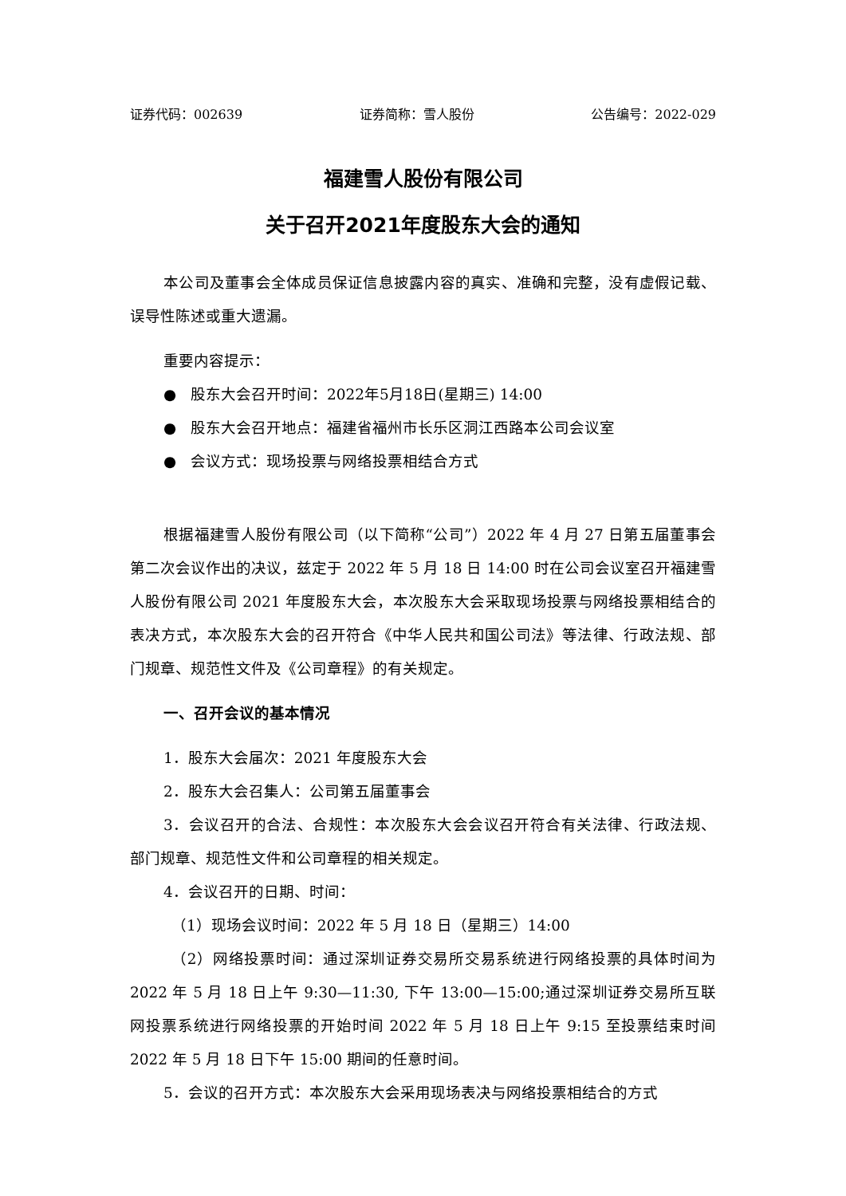证券代码：002639 证券简称：雪人股份 公告编号：2022-029
福建雪人股份有限公司
关于召开2021年度股东大会的通知
本公司及董事会全体成员保证信息披露内容的真实、准确和完整，没有虚假记载、误导性陈述或重大遗漏。
重要内容提示：
● 股东大会召开时间：2022年5月18日(星期三) 14:00
● 股东大会召开地点：福建省福州市长乐区洞江西路本公司会议室
● 会议方式：现场投票与网络投票相结合方式
根据福建雪人股份有限公司（以下简称“公司”）2022 年 4 月 27 日第五届董事会第二次会议作出的决议，兹定于 2022 年 5 月 18 日 14:00 时在公司会议室召开福建雪人股份有限公司 2021 年度股东大会，本次股东大会采取现场投票与网络投票相结合的表决方式，本次股东大会的召开符合《中华人民共和国公司法》等法律、行政法规、部门规章、规范性文件及《公司章程》的有关规定。
一、召开会议的基本情况
1．股东大会届次：2021 年度股东大会
2．股东大会召集人：公司第五届董事会
3．会议召开的合法、合规性：本次股东大会会议召开符合有关法律、行政法规、部门规章、规范性文件和公司章程的相关规定。
4．会议召开的日期、时间：
（1）现场会议时间：2022 年 5 月 18 日（星期三）14:00
（2）网络投票时间：通过深圳证券交易所交易系统进行网络投票的具体时间为 2022 年 5 月 18 日上午 9:30—11:30, 下午 13:00—15:00;通过深圳证券交易所互联网投票系统进行网络投票的开始时间 2022 年 5 月 18 日上午 9:15 至投票结束时间 2022 年 5 月 18 日下午 15:00 期间的任意时间。
5．会议的召开方式：本次股东大会采用现场表决与网络投票相结合的方式